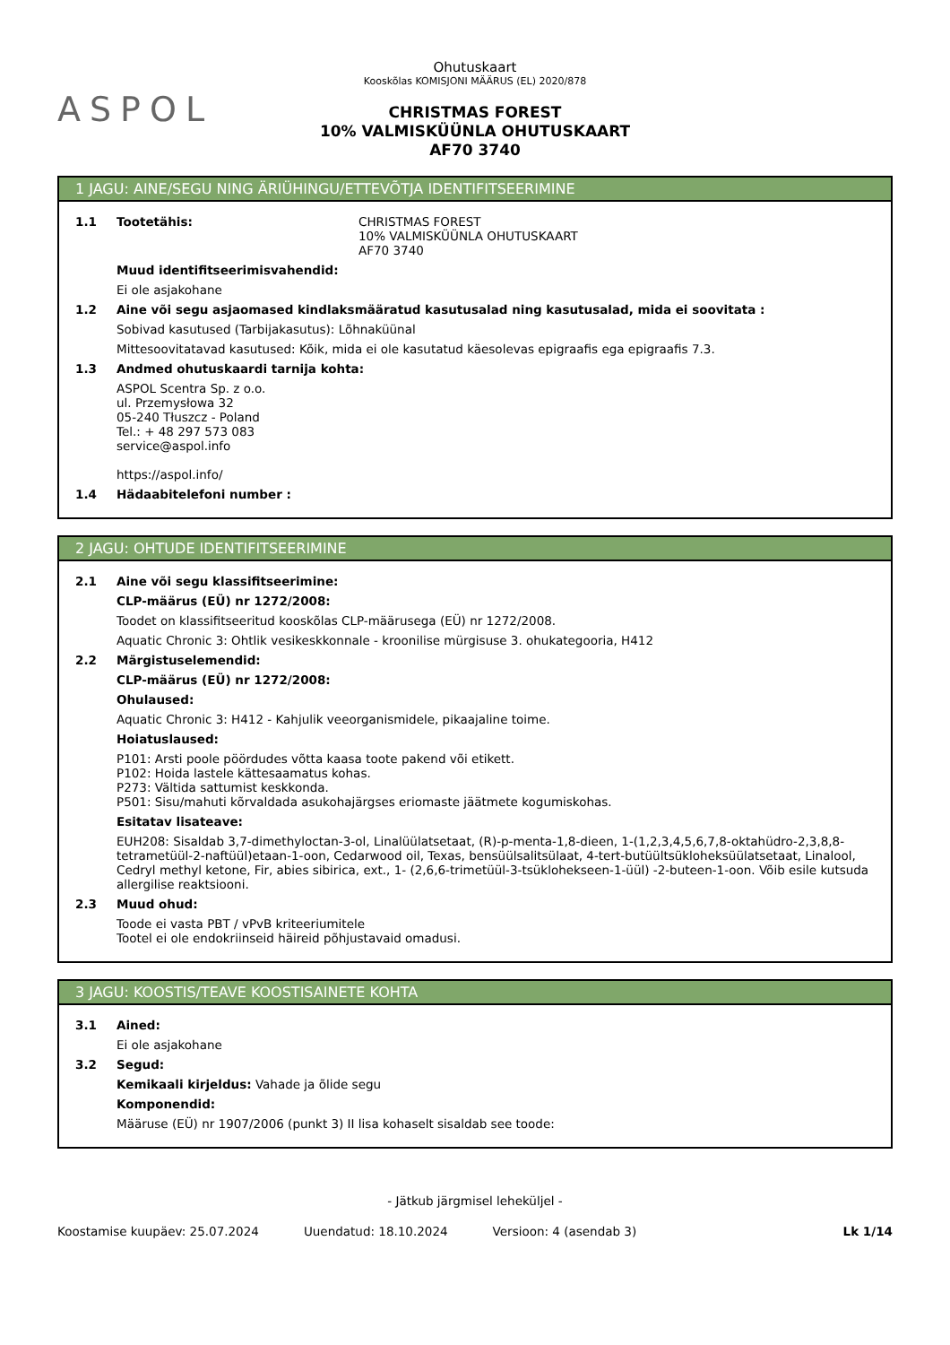ASPOL
Ohutuskaart
Kooskõlas KOMISJONI MÄÄRUS (EL) 2020/878
CHRISTMAS FOREST
10% VALMISKÜÜNLA OHUTUSKAART
AF70 3740
1 JAGU: AINE/SEGU NING ÄRIÜHINGU/ETTEVÕTJA IDENTIFITSEERIMINE
1.1 Tootetähis: CHRISTMAS FOREST
10% VALMISKÜÜNLA OHUTUSKAART
AF70 3740
Muud identifitseerimisvahendid:
Ei ole asjakohane
1.2 Aine või segu asjaomased kindlaksmääratud kasutusalad ning kasutusalad, mida ei soovitata :
Sobivad kasutused (Tarbijakasutus): Lõhnaküünal
Mittesoovitatavad kasutused: Kõik, mida ei ole kasutatud käesolevas epigraafis ega epigraafis 7.3.
1.3 Andmed ohutuskaardi tarnija kohta:
ASPOL Scentra Sp. z o.o.
ul. Przemysłowa 32
05-240 Tłuszcz - Poland
Tel.: + 48 297 573 083
service@aspol.info
https://aspol.info/
1.4 Hädaabitelefoni number :
2 JAGU: OHTUDE IDENTIFITSEERIMINE
2.1 Aine või segu klassifitseerimine:
CLP-määrus (EÜ) nr 1272/2008:
Toodet on klassifitseeritud kooskõlas CLP-määrusega (EÜ) nr 1272/2008.
Aquatic Chronic 3: Ohtlik vesikeskkonnale - kroonilise mürgisuse 3. ohukategooria, H412
2.2 Märgistuselemendid:
CLP-määrus (EÜ) nr 1272/2008:
Ohulaused:
Aquatic Chronic 3: H412 - Kahjulik veeorganismidele, pikaajaline toime.
Hoiatuslaused:
P101: Arsti poole pöördudes võtta kaasa toote pakend või etikett.
P102: Hoida lastele kättesaamatus kohas.
P273: Vältida sattumist keskkonda.
P501: Sisu/mahuti kõrvaldada asukohajärgses eriomaste jäätmete kogumiskohas.
Esitatav lisateave:
EUH208: Sisaldab 3,7-dimethyloctan-3-ol, Linalüülatsetaat, (R)-p-menta-1,8-dieen, 1-(1,2,3,4,5,6,7,8-oktahüdro-2,3,8,8-tetrametüül-2-naftüül)etaan-1-oon, Cedarwood oil, Texas, bensüülsalitsülaat, 4-tert-butüültsükloheksüülatsetaat, Linalool, Cedryl methyl ketone, Fir, abies sibirica, ext., 1- (2,6,6-trimetüül-3-tsüklohekseen-1-üül) -2-buteen-1-oon. Võib esile kutsuda allergilise reaktsiooni.
2.3 Muud ohud:
Toode ei vasta PBT / vPvB kriteeriumitele
Tootel ei ole endokriinseid häireid põhjustavaid omadusi.
3 JAGU: KOOSTIS/TEAVE KOOSTISAINETE KOHTA
3.1 Ained:
Ei ole asjakohane
3.2 Segud:
Kemikaali kirjeldus: Vahade ja õlide segu
Komponendid:
Määruse (EÜ) nr 1907/2006 (punkt 3) II lisa kohaselt sisaldab see toode:
- Jätkub järgmisel leheküljel -
Koostamise kuupäev: 25.07.2024 Uuendatud: 18.10.2024 Versioon: 4 (asendab 3) Lk 1/14